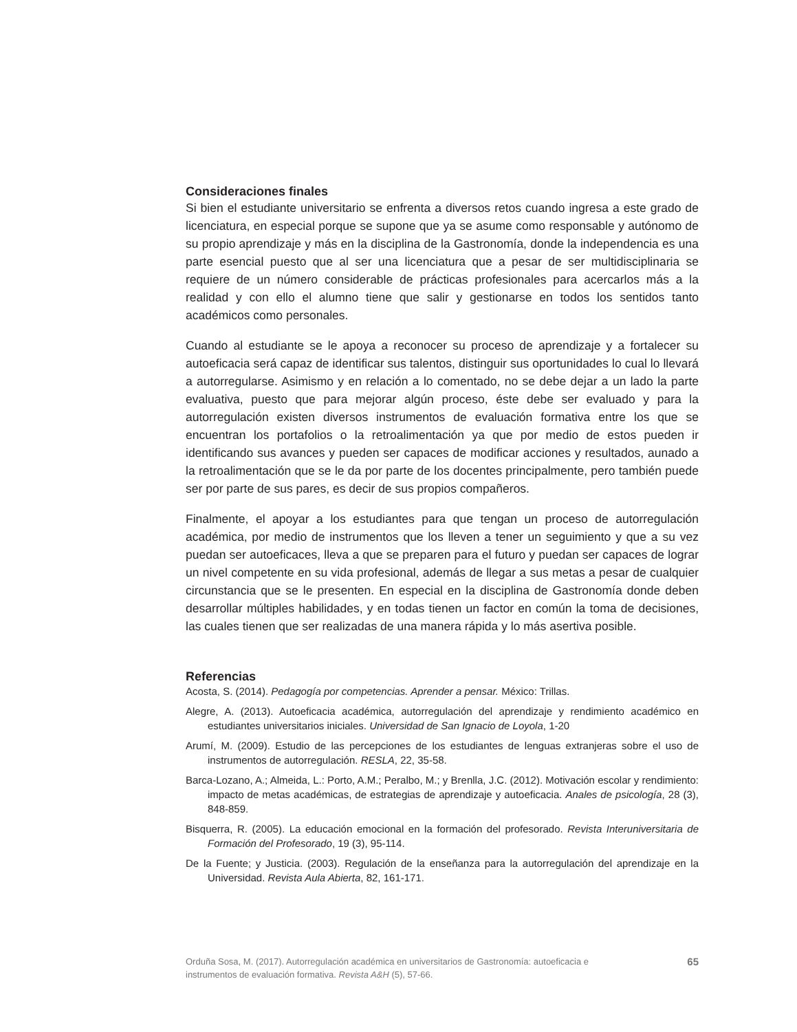Consideraciones finales
Si bien el estudiante universitario se enfrenta a diversos retos cuando ingresa a este grado de licenciatura, en especial porque se supone que ya se asume como responsable y autónomo de su propio aprendizaje y más en la disciplina de la Gastronomía, donde la independencia es una parte esencial puesto que al ser una licenciatura que a pesar de ser multidisciplinaria se requiere de un número considerable de prácticas profesionales para acercarlos más a la realidad y con ello el alumno tiene que salir y gestionarse en todos los sentidos tanto académicos como personales.
Cuando al estudiante se le apoya a reconocer su proceso de aprendizaje y a fortalecer su autoeficacia será capaz de identificar sus talentos, distinguir sus oportunidades lo cual lo llevará a autorregularse. Asimismo y en relación a lo comentado, no se debe dejar a un lado la parte evaluativa, puesto que para mejorar algún proceso, éste debe ser evaluado y para la autorregulación existen diversos instrumentos de evaluación formativa entre los que se encuentran los portafolios o la retroalimentación ya que por medio de estos pueden ir identificando sus avances y pueden ser capaces de modificar acciones y resultados, aunado a la retroalimentación que se le da por parte de los docentes principalmente, pero también puede ser por parte de sus pares, es decir de sus propios compañeros.
Finalmente, el apoyar a los estudiantes para que tengan un proceso de autorregulación académica, por medio de instrumentos que los lleven a tener un seguimiento y que a su vez puedan ser autoeficaces, lleva a que se preparen para el futuro y puedan ser capaces de lograr un nivel competente en su vida profesional, además de llegar a sus metas a pesar de cualquier circunstancia que se le presenten. En especial en la disciplina de Gastronomía donde deben desarrollar múltiples habilidades, y en todas tienen un factor en común la toma de decisiones, las cuales tienen que ser realizadas de una manera rápida y lo más asertiva posible.
Referencias
Acosta, S. (2014). Pedagogía por competencias. Aprender a pensar. México: Trillas.
Alegre, A. (2013). Autoeficacia académica, autorregulación del aprendizaje y rendimiento académico en estudiantes universitarios iniciales. Universidad de San Ignacio de Loyola, 1-20
Arumí, M. (2009). Estudio de las percepciones de los estudiantes de lenguas extranjeras sobre el uso de instrumentos de autorregulación. RESLA, 22, 35-58.
Barca-Lozano, A.; Almeida, L.: Porto, A.M.; Peralbo, M.; y Brenlla, J.C. (2012). Motivación escolar y rendimiento: impacto de metas académicas, de estrategias de aprendizaje y autoeficacia. Anales de psicología, 28 (3), 848-859.
Bisquerra, R. (2005). La educación emocional en la formación del profesorado. Revista Interuniversitaria de Formación del Profesorado, 19 (3), 95-114.
De la Fuente; y Justicia. (2003). Regulación de la enseñanza para la autorregulación del aprendizaje en la Universidad. Revista Aula Abierta, 82, 161-171.
Orduña Sosa, M. (2017). Autorregulación académica en universitarios de Gastronomía: autoeficacia e instrumentos de evaluación formativa. Revista A&H (5), 57-66.
65